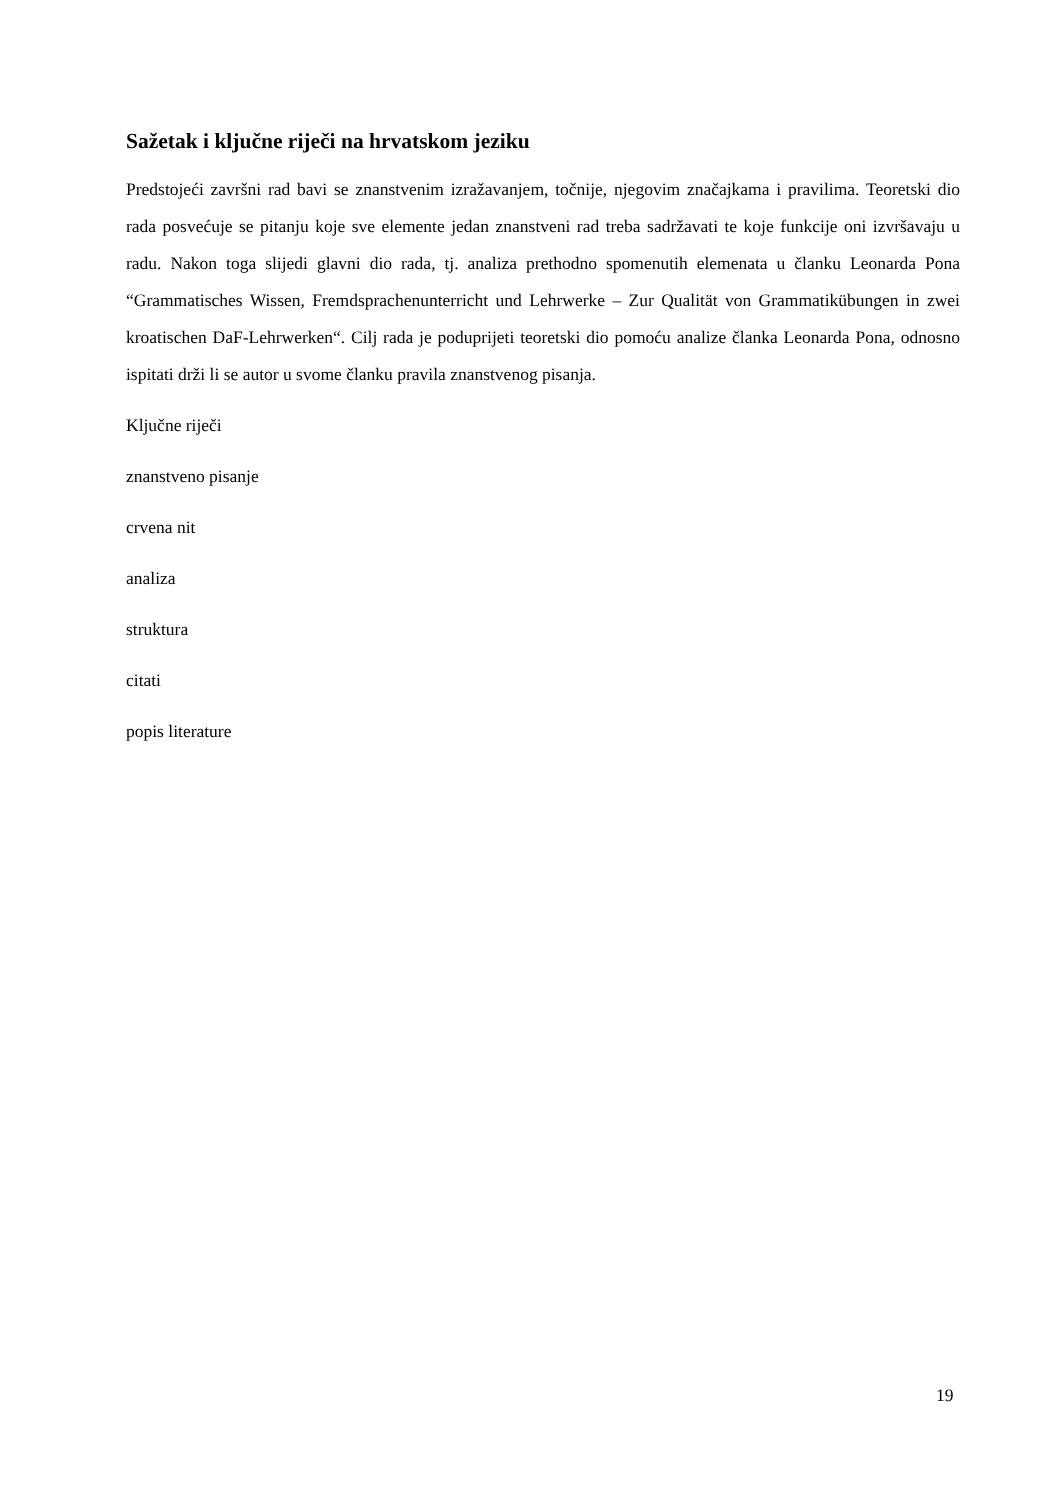Sažetak i ključne riječi na hrvatskom jeziku
Predstojeći završni rad bavi se znanstvenim izražavanjem, točnije, njegovim značajkama i pravilima. Teoretski dio rada posvećuje se pitanju koje sve elemente jedan znanstveni rad treba sadržavati te koje funkcije oni izvršavaju u radu. Nakon toga slijedi glavni dio rada, tj. analiza prethodno spomenutih elemenata u članku Leonarda Pona “Grammatisches Wissen, Fremdsprachenunterricht und Lehrwerke – Zur Qualität von Grammatikübungen in zwei kroatischen DaF-Lehrwerken“. Cilj rada je poduprijeti teoretski dio pomoću analize članka Leonarda Pona, odnosno ispitati drži li se autor u svome članku pravila znanstvenog pisanja.
Ključne riječi
znanstveno pisanje
crvena nit
analiza
struktura
citati
popis literature
19